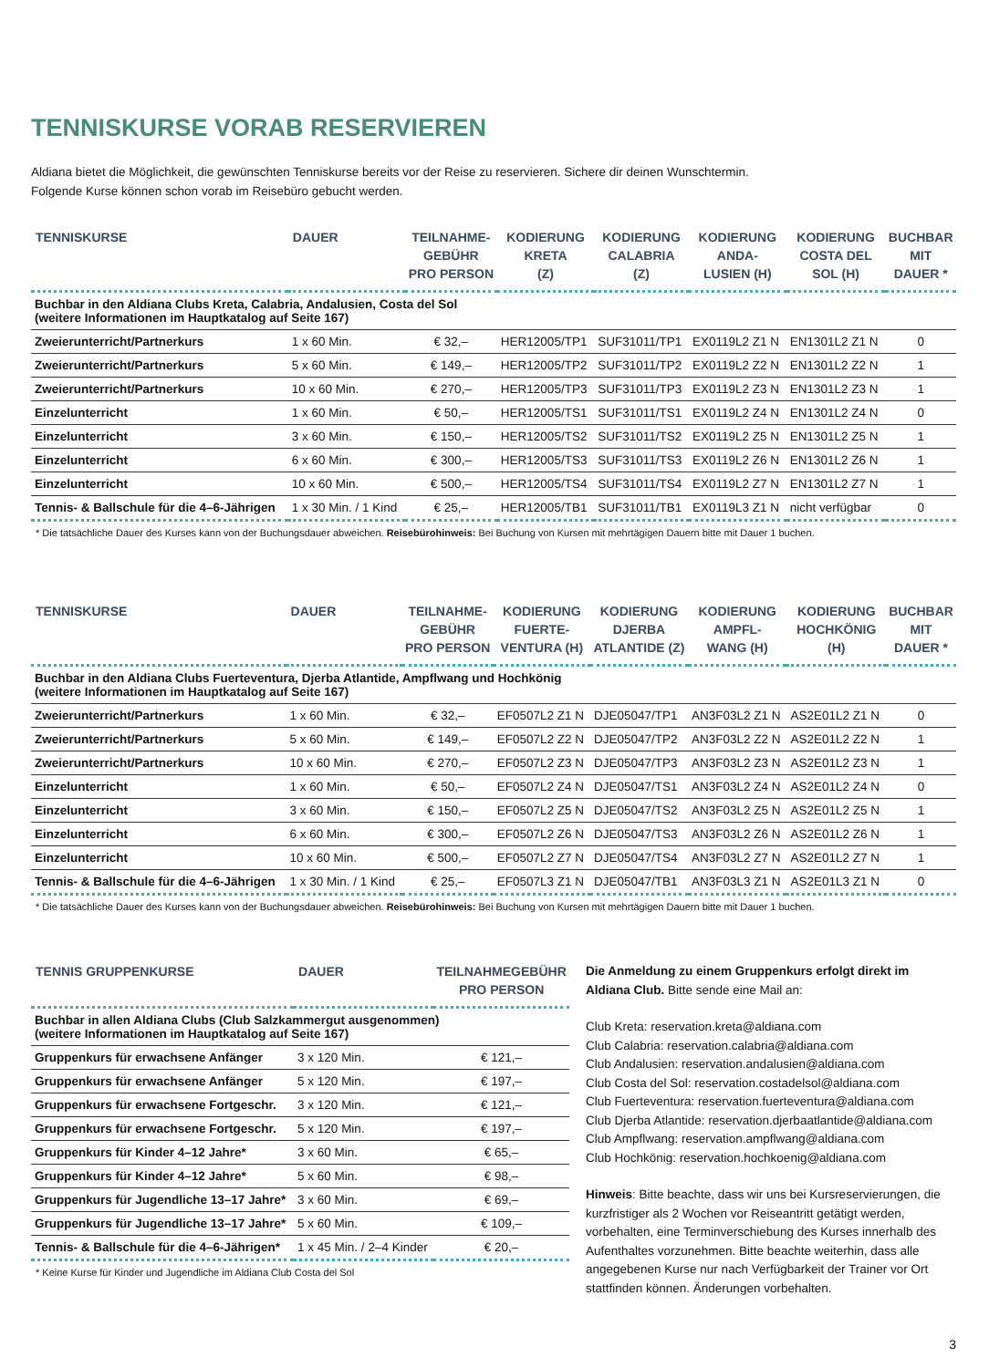TENNISKURSE VORAB RESERVIEREN
Aldiana bietet die Möglichkeit, die gewünschten Tenniskurse bereits vor der Reise zu reservieren. Sichere dir deinen Wunschtermin.
Folgende Kurse können schon vorab im Reisebüro gebucht werden.
| TENNISKURSE | DAUER | TEILNAHME- GEBÜHR PRO PERSON | KODIERUNG KRETA (Z) | KODIERUNG CALABRIA (Z) | KODIERUNG ANDA- LUSIEN (H) | KODIERUNG COSTA DEL SOL (H) | BUCHBAR MIT DAUER * |
| --- | --- | --- | --- | --- | --- | --- | --- |
| Buchbar in den Aldiana Clubs Kreta, Calabria, Andalusien, Costa del Sol (weitere Informationen im Hauptkatalog auf Seite 167) | | | | | | | |
| Zweierunterricht/Partnerkurs | 1 x 60 Min. | € 32,– | HER12005/TP1 | SUF31011/TP1 | EX0119L2 Z1 N | EN1301L2 Z1 N | 0 |
| Zweierunterricht/Partnerkurs | 5 x 60 Min. | € 149,– | HER12005/TP2 | SUF31011/TP2 | EX0119L2 Z2 N | EN1301L2 Z2 N | 1 |
| Zweierunterricht/Partnerkurs | 10 x 60 Min. | € 270,– | HER12005/TP3 | SUF31011/TP3 | EX0119L2 Z3 N | EN1301L2 Z3 N | 1 |
| Einzelunterricht | 1 x 60 Min. | € 50,– | HER12005/TS1 | SUF31011/TS1 | EX0119L2 Z4 N | EN1301L2 Z4 N | 0 |
| Einzelunterricht | 3 x 60 Min. | € 150,– | HER12005/TS2 | SUF31011/TS2 | EX0119L2 Z5 N | EN1301L2 Z5 N | 1 |
| Einzelunterricht | 6 x 60 Min. | € 300,– | HER12005/TS3 | SUF31011/TS3 | EX0119L2 Z6 N | EN1301L2 Z6 N | 1 |
| Einzelunterricht | 10 x 60 Min. | € 500,– | HER12005/TS4 | SUF31011/TS4 | EX0119L2 Z7 N | EN1301L2 Z7 N | 1 |
| Tennis- & Ballschule für die 4–6-Jährigen | 1 x 30 Min. / 1 Kind | € 25,– | HER12005/TB1 | SUF31011/TB1 | EX0119L3 Z1 N | nicht verfügbar | 0 |
* Die tatsächliche Dauer des Kurses kann von der Buchungsdauer abweichen. Reisebürohinweis: Bei Buchung von Kursen mit mehrtägigen Dauern bitte mit Dauer 1 buchen.
| TENNISKURSE | DAUER | TEILNAHME- GEBÜHR PRO PERSON | KODIERUNG FUERTE- VENTURA (H) | KODIERUNG DJERBA ATLANTIDE (Z) | KODIERUNG AMPFL- WANG (H) | KODIERUNG HOCHKÖNIG (H) | BUCHBAR MIT DAUER * |
| --- | --- | --- | --- | --- | --- | --- | --- |
| Buchbar in den Aldiana Clubs Fuerteventura, Djerba Atlantide, Ampflwang und Hochkönig (weitere Informationen im Hauptkatalog auf Seite 167) | | | | | | | |
| Zweierunterricht/Partnerkurs | 1 x 60 Min. | € 32,– | EF0507L2 Z1 N | DJE05047/TP1 | AN3F03L2 Z1 N | AS2E01L2 Z1 N | 0 |
| Zweierunterricht/Partnerkurs | 5 x 60 Min. | € 149,– | EF0507L2 Z2 N | DJE05047/TP2 | AN3F03L2 Z2 N | AS2E01L2 Z2 N | 1 |
| Zweierunterricht/Partnerkurs | 10 x 60 Min. | € 270,– | EF0507L2 Z3 N | DJE05047/TP3 | AN3F03L2 Z3 N | AS2E01L2 Z3 N | 1 |
| Einzelunterricht | 1 x 60 Min. | € 50,– | EF0507L2 Z4 N | DJE05047/TS1 | AN3F03L2 Z4 N | AS2E01L2 Z4 N | 0 |
| Einzelunterricht | 3 x 60 Min. | € 150,– | EF0507L2 Z5 N | DJE05047/TS2 | AN3F03L2 Z5 N | AS2E01L2 Z5 N | 1 |
| Einzelunterricht | 6 x 60 Min. | € 300,– | EF0507L2 Z6 N | DJE05047/TS3 | AN3F03L2 Z6 N | AS2E01L2 Z6 N | 1 |
| Einzelunterricht | 10 x 60 Min. | € 500,– | EF0507L2 Z7 N | DJE05047/TS4 | AN3F03L2 Z7 N | AS2E01L2 Z7 N | 1 |
| Tennis- & Ballschule für die 4–6-Jährigen | 1 x 30 Min. / 1 Kind | € 25,– | EF0507L3 Z1 N | DJE05047/TB1 | AN3F03L3 Z1 N | AS2E01L3 Z1 N | 0 |
* Die tatsächliche Dauer des Kurses kann von der Buchungsdauer abweichen. Reisebürohinweis: Bei Buchung von Kursen mit mehrtägigen Dauern bitte mit Dauer 1 buchen.
| TENNIS GRUPPENKURSE | DAUER | TEILNAHMEGEBÜHR PRO PERSON |
| --- | --- | --- |
| Buchbar in allen Aldiana Clubs (Club Salzkammergut ausgenommen) (weitere Informationen im Hauptkatalog auf Seite 167) | | |
| Gruppenkurs für erwachsene Anfänger | 3 x 120 Min. | € 121,– |
| Gruppenkurs für erwachsene Anfänger | 5 x 120 Min. | € 197,– |
| Gruppenkurs für erwachsene Fortgeschr. | 3 x 120 Min. | € 121,– |
| Gruppenkurs für erwachsene Fortgeschr. | 5 x 120 Min. | € 197,– |
| Gruppenkurs für Kinder 4–12 Jahre* | 3 x 60 Min. | € 65,– |
| Gruppenkurs für Kinder 4–12 Jahre* | 5 x 60 Min. | € 98,– |
| Gruppenkurs für Jugendliche 13–17 Jahre* | 3 x 60 Min. | € 69,– |
| Gruppenkurs für Jugendliche 13–17 Jahre* | 5 x 60 Min. | € 109,– |
| Tennis- & Ballschule für die 4–6-Jährigen* | 1 x 45 Min. / 2–4 Kinder | € 20,– |
* Keine Kurse für Kinder und Jugendliche im Aldiana Club Costa del Sol
Die Anmeldung zu einem Gruppenkurs erfolgt direkt im Aldiana Club. Bitte sende eine Mail an:
Club Kreta: reservation.kreta@aldiana.com
Club Calabria: reservation.calabria@aldiana.com
Club Andalusien: reservation.andalusien@aldiana.com
Club Costa del Sol: reservation.costadelsol@aldiana.com
Club Fuerteventura: reservation.fuerteventura@aldiana.com
Club Djerba Atlantide: reservation.djerbaatlantide@aldiana.com
Club Ampflwang: reservation.ampflwang@aldiana.com
Club Hochkönig: reservation.hochkoenig@aldiana.com
Hinweis: Bitte beachte, dass wir uns bei Kursreservierungen, die kurzfristiger als 2 Wochen vor Reiseantritt getätigt werden, vorbehalten, eine Terminverschiebung des Kurses innerhalb des Aufenthaltes vorzunehmen. Bitte beachte weiterhin, dass alle angegebenen Kurse nur nach Verfügbarkeit der Trainer vor Ort stattfinden können. Änderungen vorbehalten.
3